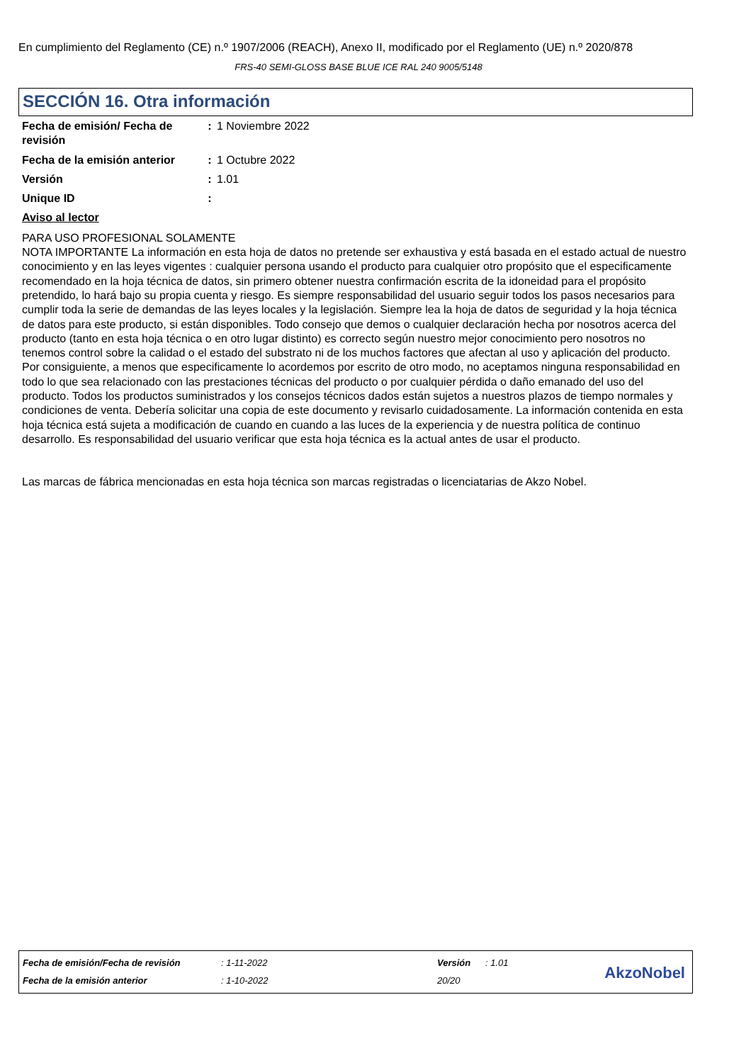En cumplimiento del Reglamento (CE) n.º 1907/2006 (REACH), Anexo II, modificado por el Reglamento (UE) n.º 2020/878
FRS-40 SEMI-GLOSS BASE BLUE ICE RAL 240 9005/5148
SECCIÓN 16. Otra información
Fecha de emisión/ Fecha de revisión
: 1 Noviembre 2022
Fecha de la emisión anterior
: 1 Octubre 2022
Versión : 1.01
Unique ID :
Aviso al lector
PARA USO PROFESIONAL SOLAMENTE
NOTA IMPORTANTE La información en esta hoja de datos no pretende ser exhaustiva y está basada en el estado actual de nuestro conocimiento y en las leyes vigentes : cualquier persona usando el producto para cualquier otro propósito que el especificamente recomendado en la hoja técnica de datos, sin primero obtener nuestra confirmación escrita de la idoneidad para el propósito pretendido, lo hará bajo su propia cuenta y riesgo. Es siempre responsabilidad del usuario seguir todos los pasos necesarios para cumplir toda la serie de demandas de las leyes locales y la legislación. Siempre lea la hoja de datos de seguridad y la hoja técnica de datos para este producto, si están disponibles. Todo consejo que demos o cualquier declaración hecha por nosotros acerca del producto (tanto en esta hoja técnica o en otro lugar distinto) es correcto según nuestro mejor conocimiento pero nosotros no tenemos control sobre la calidad o el estado del substrato ni de los muchos factores que afectan al uso y aplicación del producto. Por consiguiente, a menos que especificamente lo acordemos por escrito de otro modo, no aceptamos ninguna responsabilidad en todo lo que sea relacionado con las prestaciones técnicas del producto o por cualquier pérdida o daño emanado del uso del producto. Todos los productos suministrados y los consejos técnicos dados están sujetos a nuestros plazos de tiempo normales y condiciones de venta. Debería solicitar una copia de este documento y revisarlo cuidadosamente. La información contenida en esta hoja técnica está sujeta a modificación de cuando en cuando a las luces de la experiencia y de nuestra política de continuo desarrollo. Es responsabilidad del usuario verificar que esta hoja técnica es la actual antes de usar el producto.
Las marcas de fábrica mencionadas en esta hoja técnica son marcas registradas o licenciatarias de Akzo Nobel.
| Fecha de emisión/Fecha de revisión | : 1-11-2022 | Versión | : 1.01 |
| Fecha de la emisión anterior | : 1-10-2022 | 20/20 | |
AkzoNobel